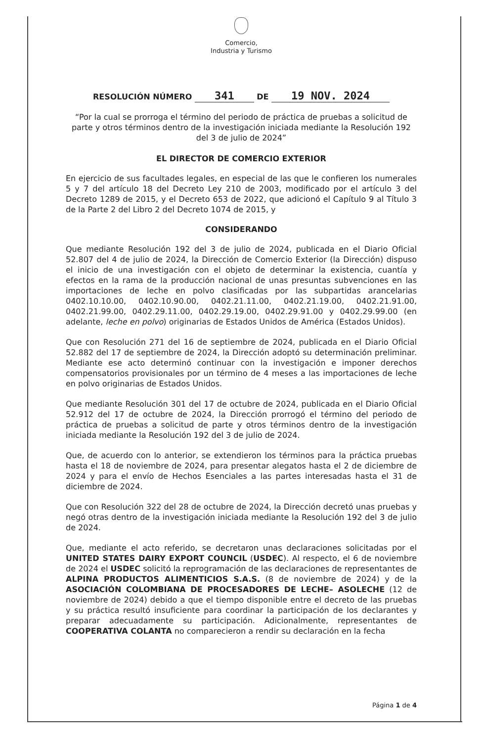Comercio,
Industria y Turismo
RESOLUCIÓN NÚMERO 341 DE 19 NOV. 2024
“Por la cual se prorroga el término del periodo de práctica de pruebas a solicitud de parte y otros términos dentro de la investigación iniciada mediante la Resolución 192 del 3 de julio de 2024”
EL DIRECTOR DE COMERCIO EXTERIOR
En ejercicio de sus facultades legales, en especial de las que le confieren los numerales 5 y 7 del artículo 18 del Decreto Ley 210 de 2003, modificado por el artículo 3 del Decreto 1289 de 2015, y el Decreto 653 de 2022, que adicionó el Capítulo 9 al Título 3 de la Parte 2 del Libro 2 del Decreto 1074 de 2015, y
CONSIDERANDO
Que mediante Resolución 192 del 3 de julio de 2024, publicada en el Diario Oficial 52.807 del 4 de julio de 2024, la Dirección de Comercio Exterior (la Dirección) dispuso el inicio de una investigación con el objeto de determinar la existencia, cuantía y efectos en la rama de la producción nacional de unas presuntas subvenciones en las importaciones de leche en polvo clasificadas por las subpartidas arancelarias 0402.10.10.00, 0402.10.90.00, 0402.21.11.00, 0402.21.19.00, 0402.21.91.00, 0402.21.99.00, 0402.29.11.00, 0402.29.19.00, 0402.29.91.00 y 0402.29.99.00 (en adelante, leche en polvo) originarias de Estados Unidos de América (Estados Unidos).
Que con Resolución 271 del 16 de septiembre de 2024, publicada en el Diario Oficial 52.882 del 17 de septiembre de 2024, la Dirección adoptó su determinación preliminar. Mediante ese acto determinó continuar con la investigación e imponer derechos compensatorios provisionales por un término de 4 meses a las importaciones de leche en polvo originarias de Estados Unidos.
Que mediante Resolución 301 del 17 de octubre de 2024, publicada en el Diario Oficial 52.912 del 17 de octubre de 2024, la Dirección prorrogó el término del periodo de práctica de pruebas a solicitud de parte y otros términos dentro de la investigación iniciada mediante la Resolución 192 del 3 de julio de 2024.
Que, de acuerdo con lo anterior, se extendieron los términos para la práctica pruebas hasta el 18 de noviembre de 2024, para presentar alegatos hasta el 2 de diciembre de 2024 y para el envío de Hechos Esenciales a las partes interesadas hasta el 31 de diciembre de 2024.
Que con Resolución 322 del 28 de octubre de 2024, la Dirección decretó unas pruebas y negó otras dentro de la investigación iniciada mediante la Resolución 192 del 3 de julio de 2024.
Que, mediante el acto referido, se decretaron unas declaraciones solicitadas por el UNITED STATES DAIRY EXPORT COUNCIL (USDEC). Al respecto, el 6 de noviembre de 2024 el USDEC solicitó la reprogramación de las declaraciones de representantes de ALPINA PRODUCTOS ALIMENTICIOS S.A.S. (8 de noviembre de 2024) y de la ASOCIACIÓN COLOMBIANA DE PROCESADORES DE LECHE– ASOLECHE (12 de noviembre de 2024) debido a que el tiempo disponible entre el decreto de las pruebas y su práctica resultó insuficiente para coordinar la participación de los declarantes y preparar adecuadamente su participación. Adicionalmente, representantes de COOPERATIVA COLANTA no comparecieron a rendir su declaración en la fecha
Página 1 de 4